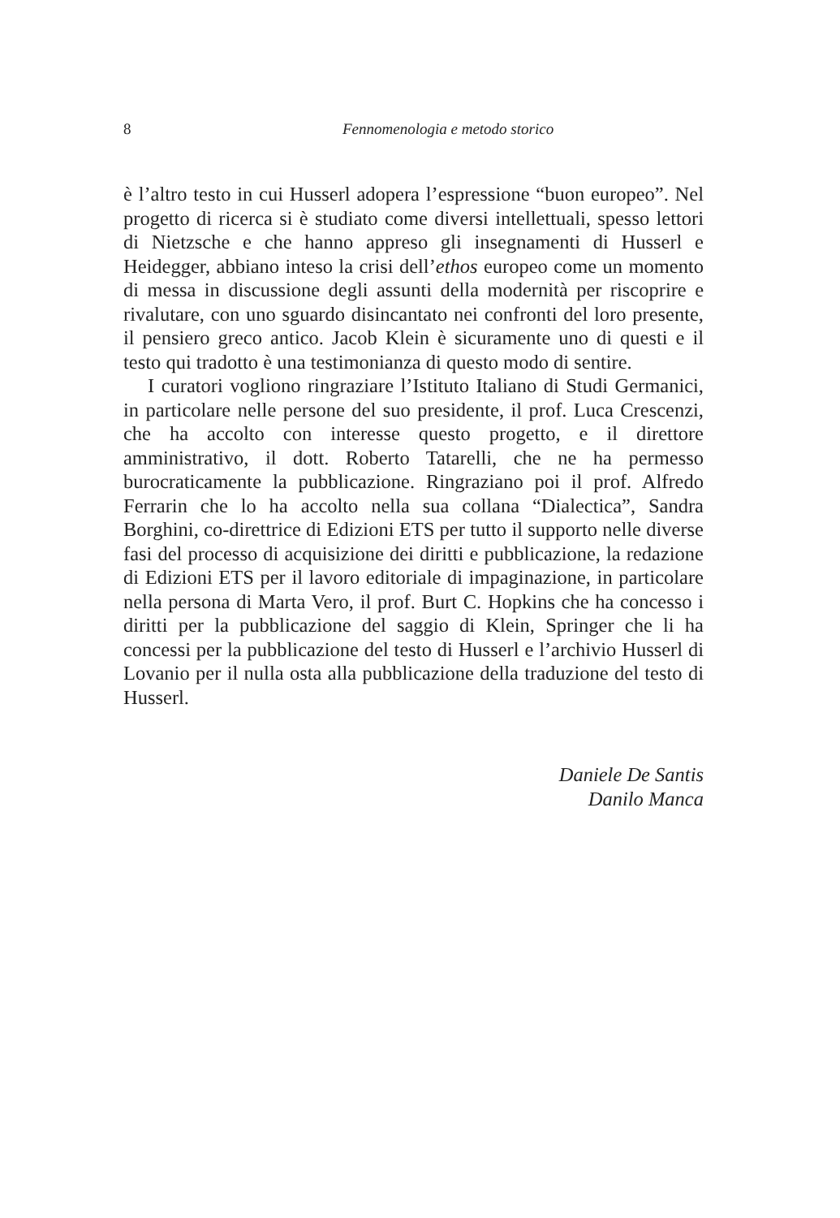8 Fennomenologia e metodo storico
è l’altro testo in cui Husserl adopera l’espressione “buon europeo”. Nel progetto di ricerca si è studiato come diversi intellettuali, spesso lettori di Nietzsche e che hanno appreso gli insegnamenti di Husserl e Heidegger, abbiano inteso la crisi dell’ethos europeo come un momento di messa in discussione degli assunti della modernità per riscoprire e rivalutare, con uno sguardo disincantato nei confronti del loro presente, il pensiero greco antico. Jacob Klein è sicuramente uno di questi e il testo qui tradotto è una testimonianza di questo modo di sentire.
I curatori vogliono ringraziare l’Istituto Italiano di Studi Germanici, in particolare nelle persone del suo presidente, il prof. Luca Crescenzi, che ha accolto con interesse questo progetto, e il direttore amministrativo, il dott. Roberto Tatarelli, che ne ha permesso burocraticamente la pubblicazione. Ringraziano poi il prof. Alfredo Ferrarin che lo ha accolto nella sua collana “Dialectica”, Sandra Borghini, co-direttrice di Edizioni ETS per tutto il supporto nelle diverse fasi del processo di acquisizione dei diritti e pubblicazione, la redazione di Edizioni ETS per il lavoro editoriale di impaginazione, in particolare nella persona di Marta Vero, il prof. Burt C. Hopkins che ha concesso i diritti per la pubblicazione del saggio di Klein, Springer che li ha concessi per la pubblicazione del testo di Husserl e l’archivio Husserl di Lovanio per il nulla osta alla pubblicazione della traduzione del testo di Husserl.
Daniele De Santis
Danilo Manca